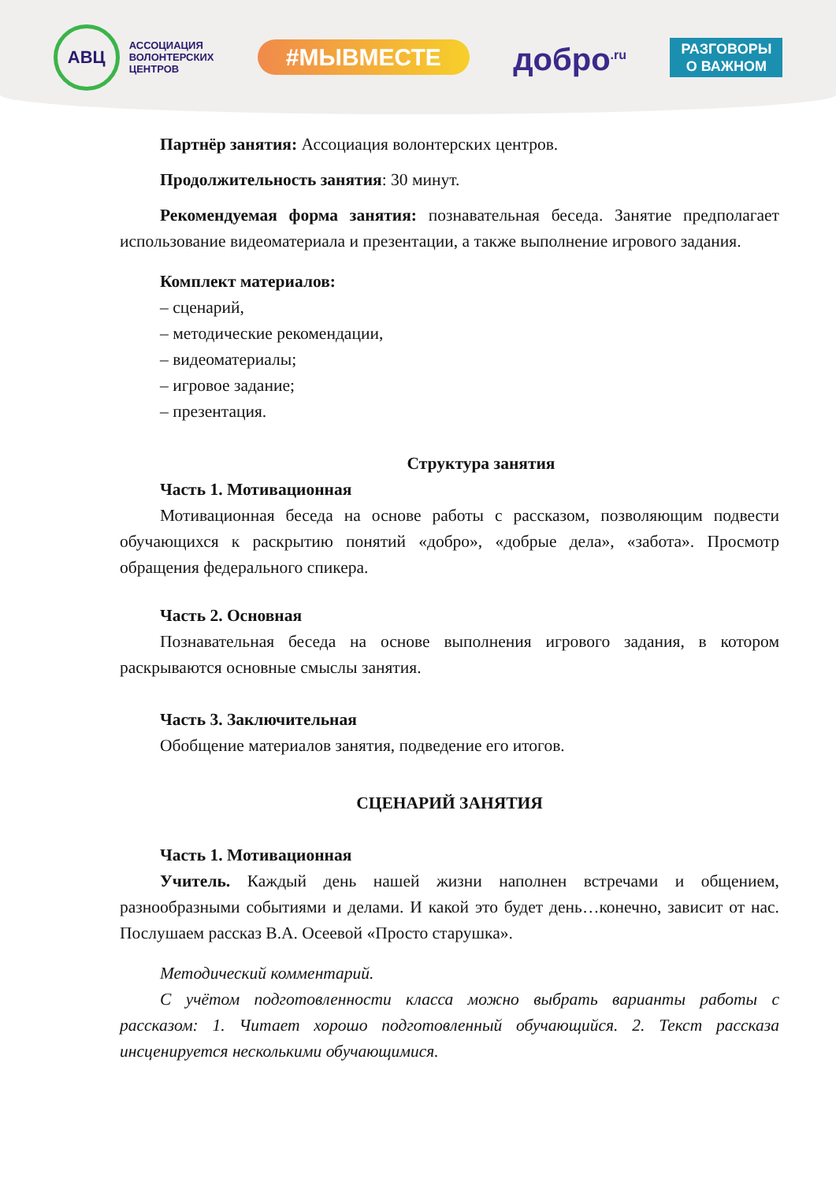АВЦ
АССОЦИАЦИЯ
ВОЛОНТЕРСКИХ
ЦЕНТРОВ
#МЫВМЕСТЕ
добро<sup>.ru</sup>
РАЗГОВОРЫ
О ВАЖНОМ
Партнёр занятия: Ассоциация волонтерских центров.
Продолжительность занятия: 30 минут.
Рекомендуемая форма занятия: познавательная беседа. Занятие предполагает использование видеоматериала и презентации, а также выполнение игрового задания.
Комплект материалов:
– сценарий,
– методические рекомендации,
– видеоматериалы;
– игровое задание;
– презентация.
Структура занятия
Часть 1. Мотивационная
Мотивационная беседа на основе работы с рассказом, позволяющим подвести обучающихся к раскрытию понятий «добро», «добрые дела», «забота». Просмотр обращения федерального спикера.
Часть 2. Основная
Познавательная беседа на основе выполнения игрового задания, в котором раскрываются основные смыслы занятия.
Часть 3. Заключительная
Обобщение материалов занятия, подведение его итогов.
СЦЕНАРИЙ ЗАНЯТИЯ
Часть 1. Мотивационная
Учитель. Каждый день нашей жизни наполнен встречами и общением, разнообразными событиями и делами. И какой это будет день…конечно, зависит от нас. Послушаем рассказ В.А. Осеевой «Просто старушка».
Методический комментарий.
С учётом подготовленности класса можно выбрать варианты работы с рассказом: 1. Читает хорошо подготовленный обучающийся. 2. Текст рассказа инсценируется несколькими обучающимися.